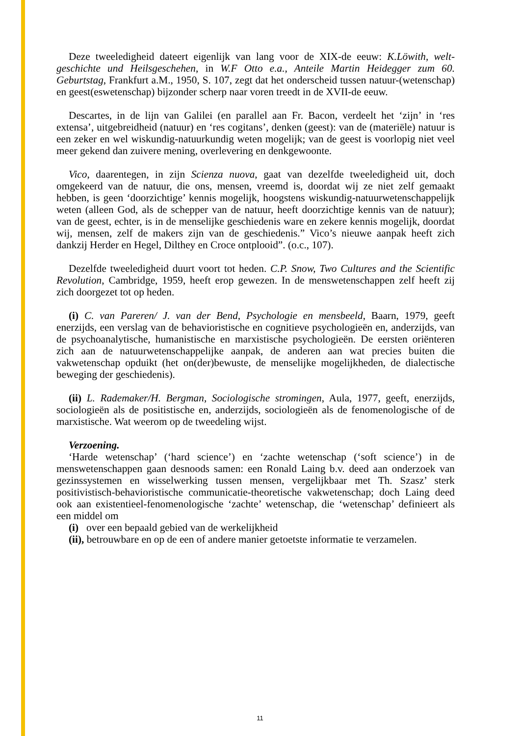Deze tweeledigheid dateert eigenlijk van lang voor de XIX-de eeuw: K.Löwith, welt-geschichte und Heilsgeschehen, in W.F Otto e.a., Anteile Martin Heidegger zum 60. Geburtstag, Frankfurt a.M., 1950, S. 107, zegt dat het onderscheid tussen natuur-(wetenschap) en geest(eswetenschap) bijzonder scherp naar voren treedt in de XVII-de eeuw.
Descartes, in de lijn van Galilei (en parallel aan Fr. Bacon, verdeelt het ‘zijn’ in ‘res extensa’, uitgebreidheid (natuur) en ‘res cogitans’, denken (geest): van de (materiële) natuur is een zeker en wel wiskundig-natuurkundig weten mogelijk; van de geest is voorlopig niet veel meer gekend dan zuivere mening, overlevering en denkgewoonte.
Vico, daarentegen, in zijn Scienza nuova, gaat van dezelfde tweeledigheid uit, doch omgekeerd van de natuur, die ons, mensen, vreemd is, doordat wij ze niet zelf gemaakt hebben, is geen ‘doorzichtige’ kennis mogelijk, hoogstens wiskundig-natuurwetenschappelijk weten (alleen God, als de schepper van de natuur, heeft doorzichtige kennis van de natuur); van de geest, echter, is in de menselijke geschiedenis ware en zekere kennis mogelijk, doordat wij, mensen, zelf de makers zijn van de geschiedenis.” Vico’s nieuwe aanpak heeft zich dankzij Herder en Hegel, Dilthey en Croce ontplooid”. (o.c., 107).
Dezelfde tweeledigheid duurt voort tot heden. C.P. Snow, Two Cultures and the Scientific Revolution, Cambridge, 1959, heeft erop gewezen. In de menswetenschappen zelf heeft zij zich doorgezet tot op heden.
(i) C. van Pareren/ J. van der Bend, Psychologie en mensbeeld, Baarn, 1979, geeft enerzijds, een verslag van de behavioristische en cognitieve psychologieën en, anderzijds, van de psychoanalytische, humanistische en marxistische psychologieën. De eersten oriënteren zich aan de natuurwetenschappelijke aanpak, de anderen aan wat precies buiten die vakwetenschap opduikt (het on(der)bewuste, de menselijke mogelijkheden, de dialectische beweging der geschiedenis).
(ii) L. Rademaker/H. Bergman, Sociologische stromingen, Aula, 1977, geeft, enerzijds, sociologieën als de positistische en, anderzijds, sociologieën als de fenomenologische of de marxistische. Wat weerom op de tweedeling wijst.
Verzoening.
‘Harde wetenschap’ (‘hard science’) en ‘zachte wetenschap (‘soft science’) in de menswetenschappen gaan desnoods samen: een Ronald Laing b.v. deed aan onderzoek van gezinssystemen en wisselwerking tussen mensen, vergelijkbaar met Th. Szasz’ sterk positivistisch-behavioristische communicatie-theoretische vakwetenschap; doch Laing deed ook aan existentieel-fenomenologische ‘zachte’ wetenschap, die ‘wetenschap’ definieert als een middel om
(i) over een bepaald gebied van de werkelijkheid
(ii), betrouwbare en op de een of andere manier getoetste informatie te verzamelen.
11